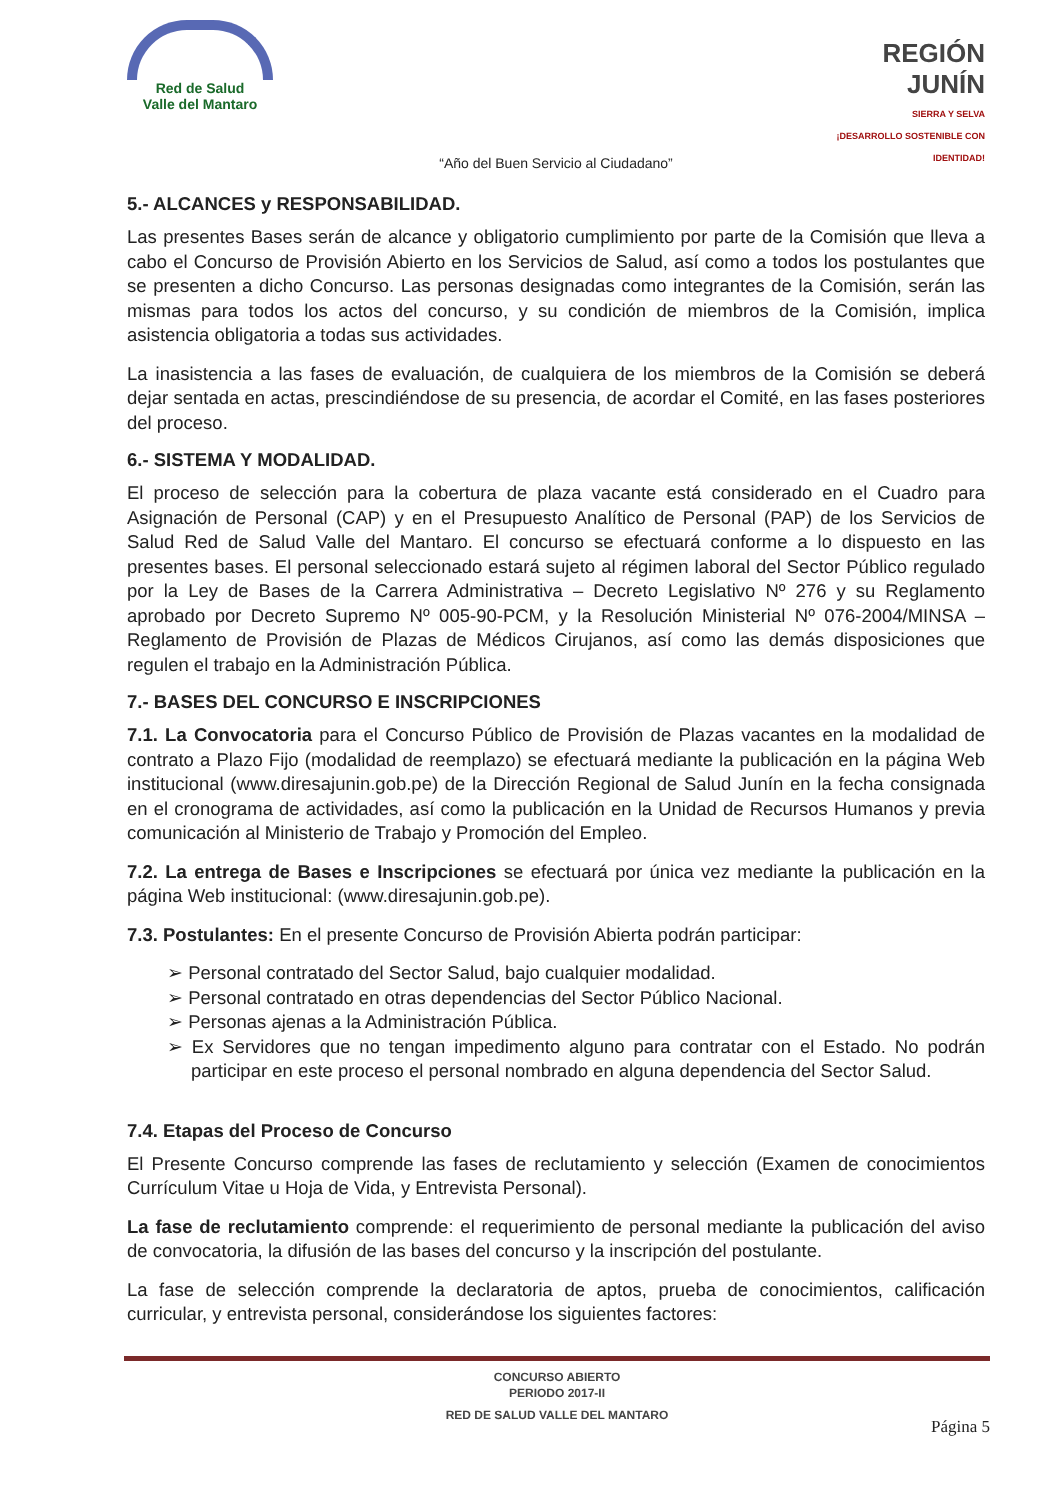Red de Salud
Valle del Mantaro
REGIÓN JUNÍN
SIERRA Y SELVA
¡DESARROLLO SOSTENIBLE CON IDENTIDAD!
“Año del Buen Servicio al Ciudadano”
5.- ALCANCES y RESPONSABILIDAD.
Las presentes Bases serán de alcance y obligatorio cumplimiento por parte de la Comisión que lleva a cabo el Concurso de Provisión Abierto en los Servicios de Salud, así como a todos los postulantes que se presenten a dicho Concurso. Las personas designadas como integrantes de la Comisión, serán las mismas para todos los actos del concurso, y su condición de miembros de la Comisión, implica asistencia obligatoria a todas sus actividades.
La inasistencia a las fases de evaluación, de cualquiera de los miembros de la Comisión se deberá dejar sentada en actas, prescindiéndose de su presencia, de acordar el Comité, en las fases posteriores del proceso.
6.- SISTEMA Y MODALIDAD.
El proceso de selección para la cobertura de plaza vacante está considerado en el Cuadro para Asignación de Personal (CAP) y en el Presupuesto Analítico de Personal (PAP) de los Servicios de Salud Red de Salud Valle del Mantaro. El concurso se efectuará conforme a lo dispuesto en las presentes bases. El personal seleccionado estará sujeto al régimen laboral del Sector Público regulado por la Ley de Bases de la Carrera Administrativa – Decreto Legislativo Nº 276 y su Reglamento aprobado por Decreto Supremo Nº 005-90-PCM, y la Resolución Ministerial Nº 076-2004/MINSA – Reglamento de Provisión de Plazas de Médicos Cirujanos, así como las demás disposiciones que regulen el trabajo en la Administración Pública.
7.- BASES DEL CONCURSO E INSCRIPCIONES
7.1. La Convocatoria para el Concurso Público de Provisión de Plazas vacantes en la modalidad de contrato a Plazo Fijo (modalidad de reemplazo) se efectuará mediante la publicación en la página Web institucional (www.diresajunin.gob.pe) de la Dirección Regional de Salud Junín en la fecha consignada en el cronograma de actividades, así como la publicación en la Unidad de Recursos Humanos y previa comunicación al Ministerio de Trabajo y Promoción del Empleo.
7.2. La entrega de Bases e Inscripciones se efectuará por única vez mediante la publicación en la página Web institucional: (www.diresajunin.gob.pe).
7.3. Postulantes: En el presente Concurso de Provisión Abierta podrán participar:
➢ Personal contratado del Sector Salud, bajo cualquier modalidad.
➢ Personal contratado en otras dependencias del Sector Público Nacional.
➢ Personas ajenas a la Administración Pública.
➢ Ex Servidores que no tengan impedimento alguno para contratar con el Estado. No podrán participar en este proceso el personal nombrado en alguna dependencia del Sector Salud.
7.4. Etapas del Proceso de Concurso
El Presente Concurso comprende las fases de reclutamiento y selección (Examen de conocimientos Currículum Vitae u Hoja de Vida, y Entrevista Personal).
La fase de reclutamiento comprende: el requerimiento de personal mediante la publicación del aviso de convocatoria, la difusión de las bases del concurso y la inscripción del postulante.
La fase de selección comprende la declaratoria de aptos, prueba de conocimientos, calificación curricular, y entrevista personal, considerándose los siguientes factores:
CONCURSO ABIERTO
PERIODO 2017-II
RED DE SALUD VALLE DEL MANTARO
Página 5